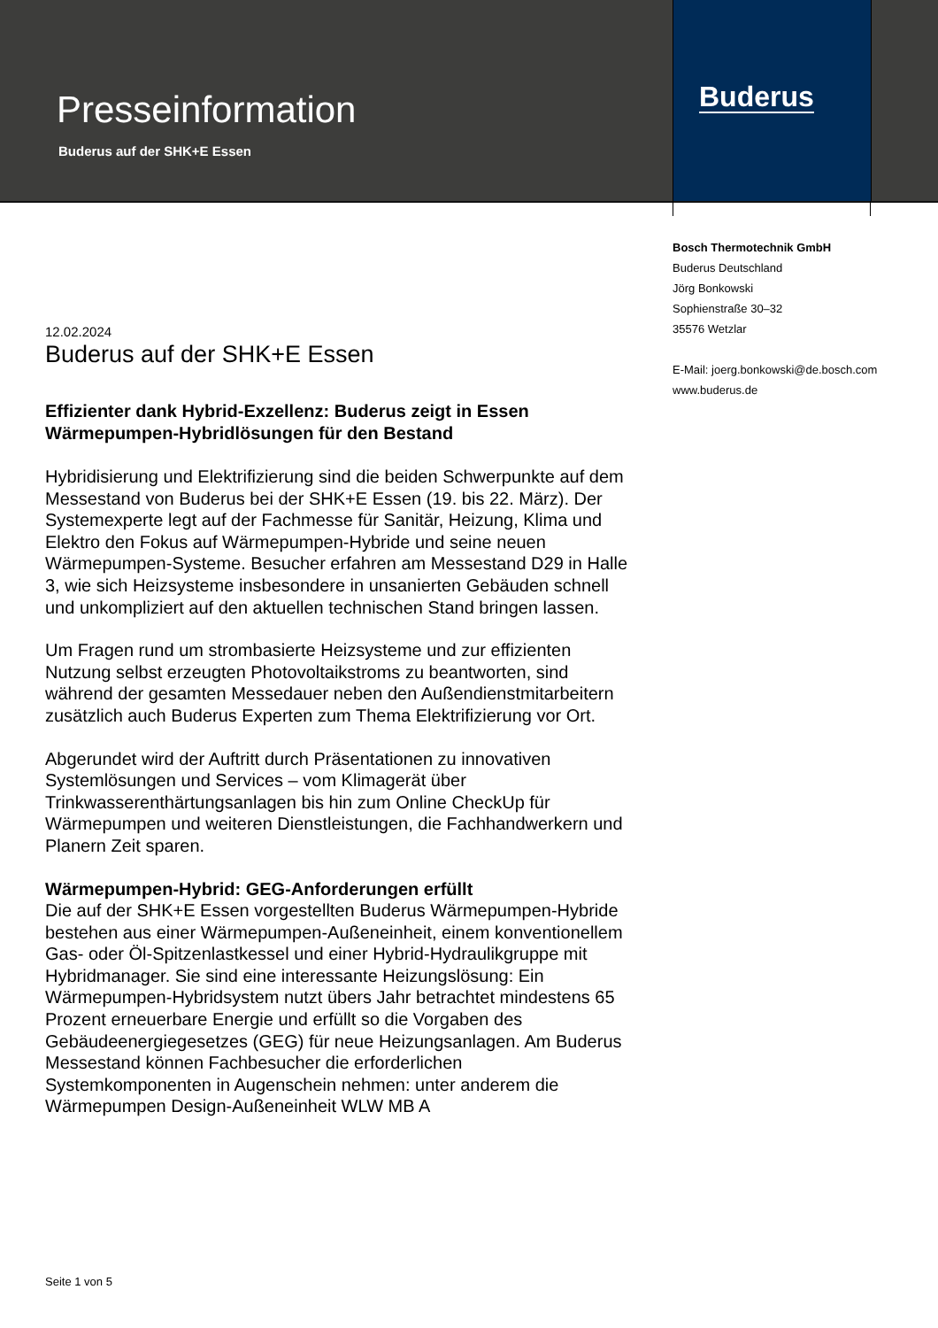Presseinformation
Buderus auf der SHK+E Essen
Buderus
Bosch Thermotechnik GmbH
Buderus Deutschland
Jörg Bonkowski
Sophienstraße 30–32
35576 Wetzlar
E-Mail: joerg.bonkowski@de.bosch.com
www.buderus.de
12.02.2024
Buderus auf der SHK+E Essen
Effizienter dank Hybrid-Exzellenz: Buderus zeigt in Essen Wärmepumpen-Hybridlösungen für den Bestand
Hybridisierung und Elektrifizierung sind die beiden Schwerpunkte auf dem Messestand von Buderus bei der SHK+E Essen (19. bis 22. März). Der Systemexperte legt auf der Fachmesse für Sanitär, Heizung, Klima und Elektro den Fokus auf Wärmepumpen-Hybride und seine neuen Wärmepumpen-Systeme. Besucher erfahren am Messestand D29 in Halle 3, wie sich Heizsysteme insbesondere in unsanierten Gebäuden schnell und unkompliziert auf den aktuellen technischen Stand bringen lassen.
Um Fragen rund um strombasierte Heizsysteme und zur effizienten Nutzung selbst erzeugten Photovoltaikstroms zu beantworten, sind während der gesamten Messedauer neben den Außendienstmitarbeitern zusätzlich auch Buderus Experten zum Thema Elektrifizierung vor Ort.
Abgerundet wird der Auftritt durch Präsentationen zu innovativen Systemlösungen und Services – vom Klimagerät über Trinkwasserenthärtungsanlagen bis hin zum Online CheckUp für Wärmepumpen und weiteren Dienstleistungen, die Fachhandwerkern und Planern Zeit sparen.
Wärmepumpen-Hybrid: GEG-Anforderungen erfüllt
Die auf der SHK+E Essen vorgestellten Buderus Wärmepumpen-Hybride bestehen aus einer Wärmepumpen-Außeneinheit, einem konventionellem Gas- oder Öl-Spitzenlastkessel und einer Hybrid-Hydraulikgruppe mit Hybridmanager. Sie sind eine interessante Heizungslösung: Ein Wärmepumpen-Hybridsystem nutzt übers Jahr betrachtet mindestens 65 Prozent erneuerbare Energie und erfüllt so die Vorgaben des Gebäudeenergiegesetzes (GEG) für neue Heizungsanlagen. Am Buderus Messestand können Fachbesucher die erforderlichen Systemkomponenten in Augenschein nehmen: unter anderem die Wärmepumpen Design-Außeneinheit WLW MB A
Seite 1 von 5